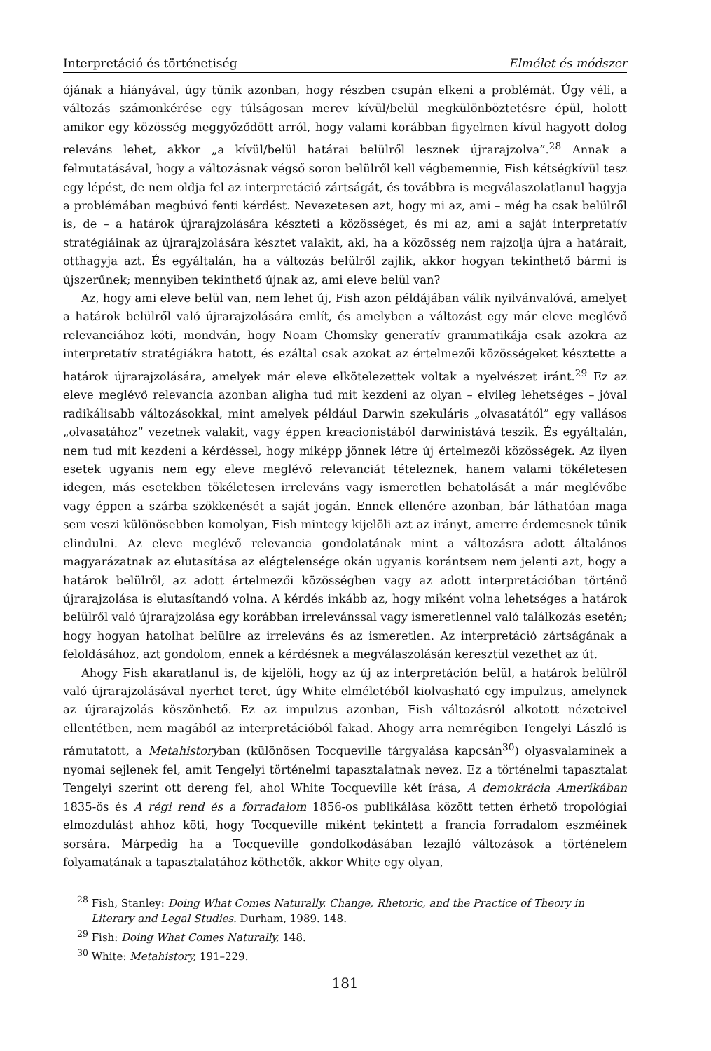Interpretáció és történetiség Elmélet és módszer
ójának a hiányával, úgy tűnik azonban, hogy részben csupán elkeni a problémát. Úgy véli, a változás számonkérése egy túlságosan merev kívül/belül megkülönböztetésre épül, holott amikor egy közösség meggyőződött arról, hogy valami korábban figyelmen kívül hagyott dolog releváns lehet, akkor „a kívül/belül határai belülről lesznek újrarajzolva”.<sup>28</sup> Annak a felmutatásával, hogy a változásnak végső soron belülről kell végbemennie, Fish kétségkívül tesz egy lépést, de nem oldja fel az interpretáció zártságát, és továbbra is megválaszolatlanul hagyja a problémában megbúvó fenti kérdést. Nevezetesen azt, hogy mi az, ami – még ha csak belülről is, de – a határok újrarajzolására készteti a közösséget, és mi az, ami a saját interpretatív stratégiáinak az újrarajzolására késztet valakit, aki, ha a közösség nem rajzolja újra a határait, otthagyja azt. És egyáltalán, ha a változás belülről zajlik, akkor hogyan tekinthető bármi is újszerűnek; mennyiben tekinthető újnak az, ami eleve belül van?
Az, hogy ami eleve belül van, nem lehet új, Fish azon példájában válik nyilvánvalóvá, amelyet a határok belülről való újrarajzolására említ, és amelyben a változást egy már eleve meglévő relevanciához köti, mondván, hogy Noam Chomsky generatív grammatikája csak azokra az interpretatív stratégiákra hatott, és ezáltal csak azokat az értelmezői közösségeket késztette a határok újrarajzolására, amelyek már eleve elkötelezettek voltak a nyelvészet iránt.<sup>29</sup> Ez az eleve meglévő relevancia azonban aligha tud mit kezdeni az olyan – elvileg lehetséges – jóval radikálisabb változásokkal, mint amelyek például Darwin szekuláris „olvasatától” egy vallásos „olvasatához” vezetnek valakit, vagy éppen kreacionistából darwinistává teszik. És egyáltalán, nem tud mit kezdeni a kérdéssel, hogy miképp jönnek létre új értelmezői közösségek. Az ilyen esetek ugyanis nem egy eleve meglévő relevanciát tételeznek, hanem valami tökéletesen idegen, más esetekben tökéletesen irreleváns vagy ismeretlen behatolását a már meglévőbe vagy éppen a szárba szökkenését a saját jogán. Ennek ellenére azonban, bár láthatóan maga sem veszi különösebben komolyan, Fish mintegy kijelöli azt az irányt, amerre érdemesnek tűnik elindulni. Az eleve meglévő relevancia gondolatának mint a változásra adott általános magyarázatnak az elutasítása az elégtelensége okán ugyanis korántsem nem jelenti azt, hogy a határok belülről, az adott értelmezői közösségben vagy az adott interpretációban történő újrarajzolása is elutasítandó volna. A kérdés inkább az, hogy miként volna lehetséges a határok belülről való újrarajzolása egy korábban irrelevánssal vagy ismeretlennel való találkozás esetén; hogy hogyan hatolhat belülre az irreleváns és az ismeretlen. Az interpretáció zártságának a feloldásához, azt gondolom, ennek a kérdésnek a megválaszolásán keresztül vezethet az út.
Ahogy Fish akaratlanul is, de kijelöli, hogy az új az interpretáción belül, a határok belülről való újrarajzolásával nyerhet teret, úgy White elméletéből kiolvasható egy impulzus, amelynek az újrarajzolás köszönhető. Ez az impulzus azonban, Fish változásról alkotott nézeteivel ellentétben, nem magából az interpretációból fakad. Ahogy arra nemrégiben Tengelyi László is rámutatott, a Metahistoryban (különösen Tocqueville tárgyalása kapcsán<sup>30</sup>) olyasvalaminek a nyomai sejlenek fel, amit Tengelyi történelmi tapasztalatnak nevez. Ez a történelmi tapasztalat Tengelyi szerint ott dereng fel, ahol White Tocqueville két írása, A demokrácia Amerikában 1835-ös és A régi rend és a forradalom 1856-os publikálása között tetten érhető tropológiai elmozdulást ahhoz köti, hogy Tocqueville miként tekintett a francia forradalom eszméinek sorsára. Márpedig ha a Tocqueville gondolkodásában lezajló változások a történelem folyamatának a tapasztalatához köthetők, akkor White egy olyan,
<sup>28</sup> Fish, Stanley: Doing What Comes Naturally. Change, Rhetoric, and the Practice of Theory in Literary and Legal Studies. Durham, 1989. 148.
<sup>29</sup> Fish: Doing What Comes Naturally, 148.
<sup>30</sup> White: Metahistory, 191–229.
181